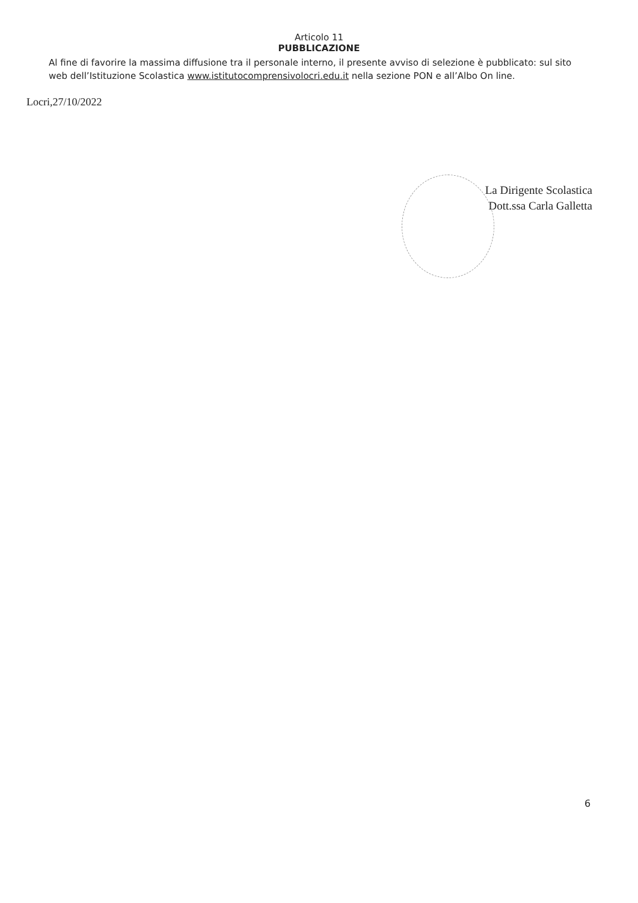Articolo 11
PUBBLICAZIONE
Al fine di favorire la massima diffusione tra il personale interno, il presente avviso di selezione è pubblicato: sul sito web dell’Istituzione Scolastica www.istitutocomprensivolocri.edu.it nella sezione PON e all’Albo On line.
Locri,27/10/2022
La Dirigente Scolastica
Dott.ssa Carla Galletta
6